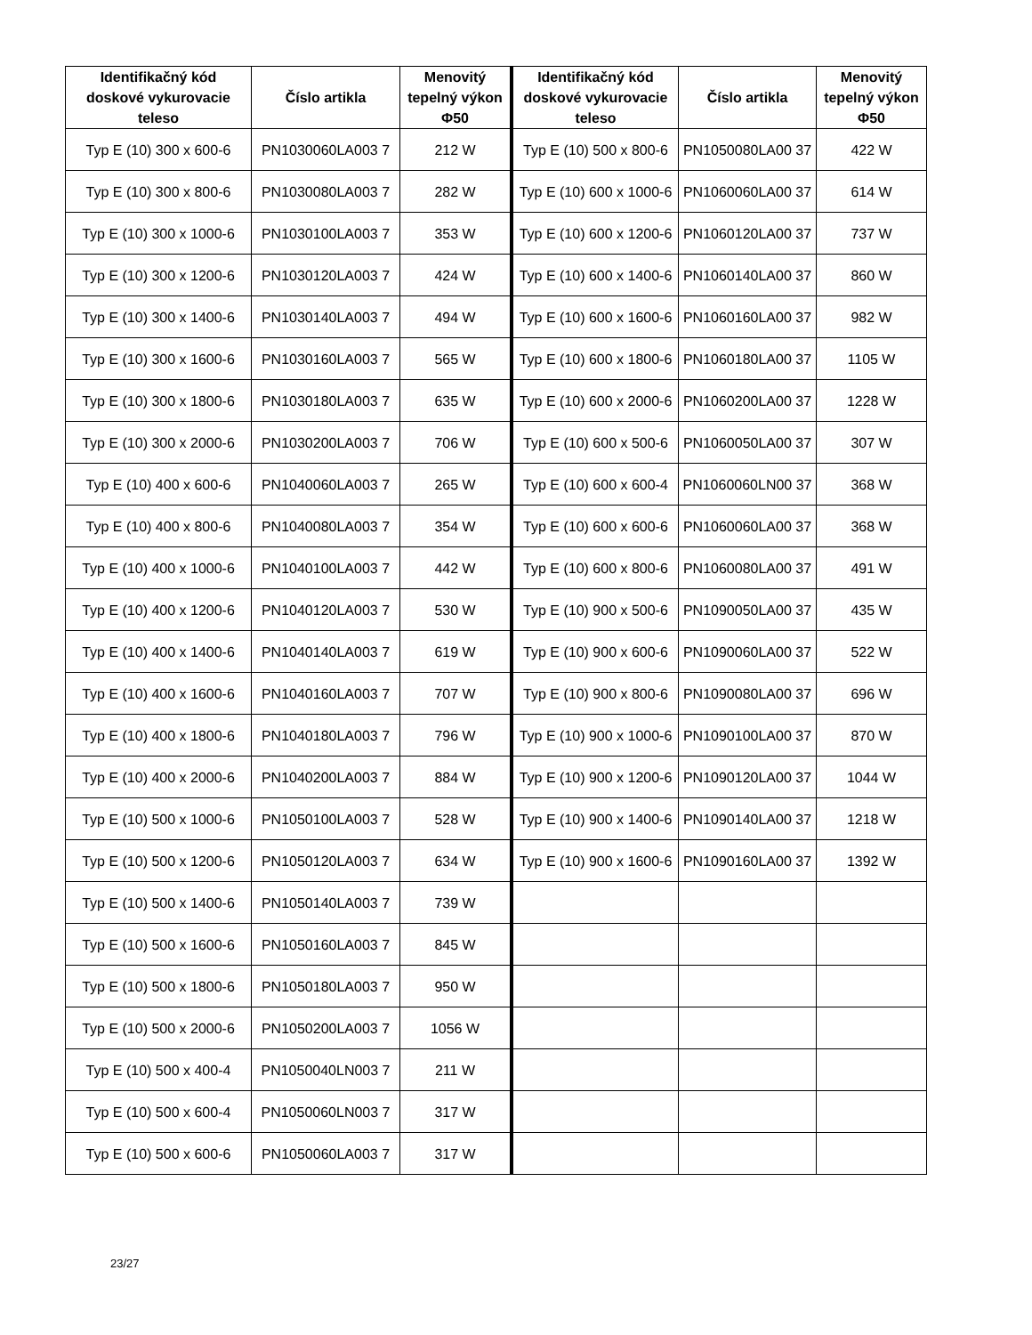| Identifikačný kód doskové vykurovacie teleso | Číslo artikla | Menovitý tepelný výkon Φ50 | Identifikačný kód doskové vykurovacie teleso | Číslo artikla | Menovitý tepelný výkon Φ50 |
| --- | --- | --- | --- | --- | --- |
| Typ E (10) 300 x 600-6 | PN1030060LA003 7 | 212 W | Typ E (10) 500 x 800-6 | PN1050080LA00 37 | 422 W |
| Typ E (10) 300 x 800-6 | PN1030080LA003 7 | 282 W | Typ E (10) 600 x 1000-6 | PN1060060LA00 37 | 614 W |
| Typ E (10) 300 x 1000-6 | PN1030100LA003 7 | 353 W | Typ E (10) 600 x 1200-6 | PN1060120LA00 37 | 737 W |
| Typ E (10) 300 x 1200-6 | PN1030120LA003 7 | 424 W | Typ E (10) 600 x 1400-6 | PN1060140LA00 37 | 860 W |
| Typ E (10) 300 x 1400-6 | PN1030140LA003 7 | 494 W | Typ E (10) 600 x 1600-6 | PN1060160LA00 37 | 982 W |
| Typ E (10) 300 x 1600-6 | PN1030160LA003 7 | 565 W | Typ E (10) 600 x 1800-6 | PN1060180LA00 37 | 1105 W |
| Typ E (10) 300 x 1800-6 | PN1030180LA003 7 | 635 W | Typ E (10) 600 x 2000-6 | PN1060200LA00 37 | 1228 W |
| Typ E (10) 300 x 2000-6 | PN1030200LA003 7 | 706 W | Typ E (10) 600 x 500-6 | PN1060050LA00 37 | 307 W |
| Typ E (10) 400 x 600-6 | PN1040060LA003 7 | 265 W | Typ E (10) 600 x 600-4 | PN1060060LN00 37 | 368 W |
| Typ E (10) 400 x 800-6 | PN1040080LA003 7 | 354 W | Typ E (10) 600 x 600-6 | PN1060060LA00 37 | 368 W |
| Typ E (10) 400 x 1000-6 | PN1040100LA003 7 | 442 W | Typ E (10) 600 x 800-6 | PN1060080LA00 37 | 491 W |
| Typ E (10) 400 x 1200-6 | PN1040120LA003 7 | 530 W | Typ E (10) 900 x 500-6 | PN1090050LA00 37 | 435 W |
| Typ E (10) 400 x 1400-6 | PN1040140LA003 7 | 619 W | Typ E (10) 900 x 600-6 | PN1090060LA00 37 | 522 W |
| Typ E (10) 400 x 1600-6 | PN1040160LA003 7 | 707 W | Typ E (10) 900 x 800-6 | PN1090080LA00 37 | 696 W |
| Typ E (10) 400 x 1800-6 | PN1040180LA003 7 | 796 W | Typ E (10) 900 x 1000-6 | PN1090100LA00 37 | 870 W |
| Typ E (10) 400 x 2000-6 | PN1040200LA003 7 | 884 W | Typ E (10) 900 x 1200-6 | PN1090120LA00 37 | 1044 W |
| Typ E (10) 500 x 1000-6 | PN1050100LA003 7 | 528 W | Typ E (10) 900 x 1400-6 | PN1090140LA00 37 | 1218 W |
| Typ E (10) 500 x 1200-6 | PN1050120LA003 7 | 634 W | Typ E (10) 900 x 1600-6 | PN1090160LA00 37 | 1392 W |
| Typ E (10) 500 x 1400-6 | PN1050140LA003 7 | 739 W | | | |
| Typ E (10) 500 x 1600-6 | PN1050160LA003 7 | 845 W | | | |
| Typ E (10) 500 x 1800-6 | PN1050180LA003 7 | 950 W | | | |
| Typ E (10) 500 x 2000-6 | PN1050200LA003 7 | 1056 W | | | |
| Typ E (10) 500 x 400-4 | PN1050040LN003 7 | 211 W | | | |
| Typ E (10) 500 x 600-4 | PN1050060LN003 7 | 317 W | | | |
| Typ E (10) 500 x 600-6 | PN1050060LA003 7 | 317 W | | | |
23/27